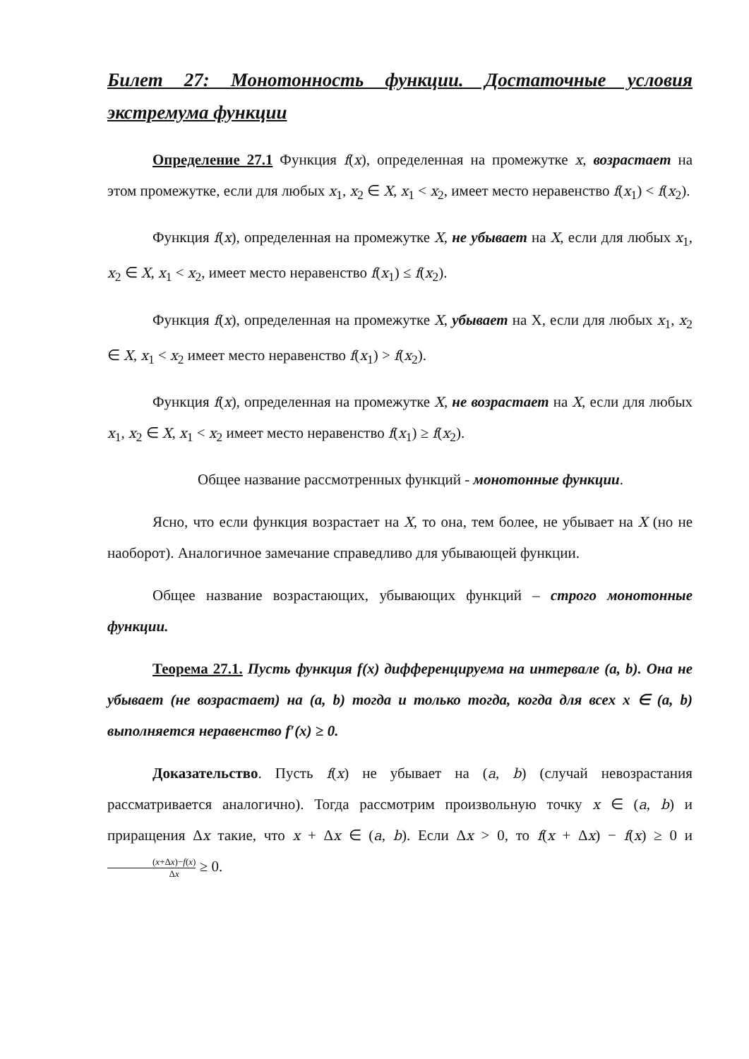Билет 27: Монотонность функции. Достаточные условия экстремума функции
Определение 27.1 Функция f(x), определенная на промежутке x, возрастает на этом промежутке, если для любых x<sub>1</sub>, x<sub>2</sub> ∈ X, x<sub>1</sub> < x<sub>2</sub>, имеет место неравенство f(x<sub>1</sub>) < f(x<sub>2</sub>).
Функция f(x), определенная на промежутке X, не убывает на X, если для любых x<sub>1</sub>, x<sub>2</sub> ∈ X, x<sub>1</sub> < x<sub>2</sub>, имеет место неравенство f(x<sub>1</sub>) ≤ f(x<sub>2</sub>).
Функция f(x), определенная на промежутке X, убывает на X, если для любых x<sub>1</sub>, x<sub>2</sub> ∈ X, x<sub>1</sub> < x<sub>2</sub> имеет место неравенство f(x<sub>1</sub>) > f(x<sub>2</sub>).
Функция f(x), определенная на промежутке X, не возрастает на X, если для любых x<sub>1</sub>, x<sub>2</sub> ∈ X, x<sub>1</sub> < x<sub>2</sub> имеет место неравенство f(x<sub>1</sub>) ≥ f(x<sub>2</sub>).
Общее название рассмотренных функций - монотонные функции.
Ясно, что если функция возрастает на X, то она, тем более, не убывает на X (но не наоборот). Аналогичное замечание справедливо для убывающей функции.
Общее название возрастающих, убывающих функций – строго монотонные функции.
Теорема 27.1. Пусть функция f(x) дифференцируема на интервале (a, b). Она не убывает (не возрастает) на (a, b) тогда и только тогда, когда для всех x ∈ (a, b) выполняется неравенство f′(x) ≥ 0.
Доказательство. Пусть f(x) не убывает на (a, b) (случай невозрастания рассматривается аналогично). Тогда рассмотрим произвольную точку x ∈ (a, b) и приращения Δx такие, что x + Δx ∈ (a, b). Если Δx > 0, то f(x + Δx) − f(x) ≥ 0 и (x+Δx)−f(x) Δx ≥ 0.